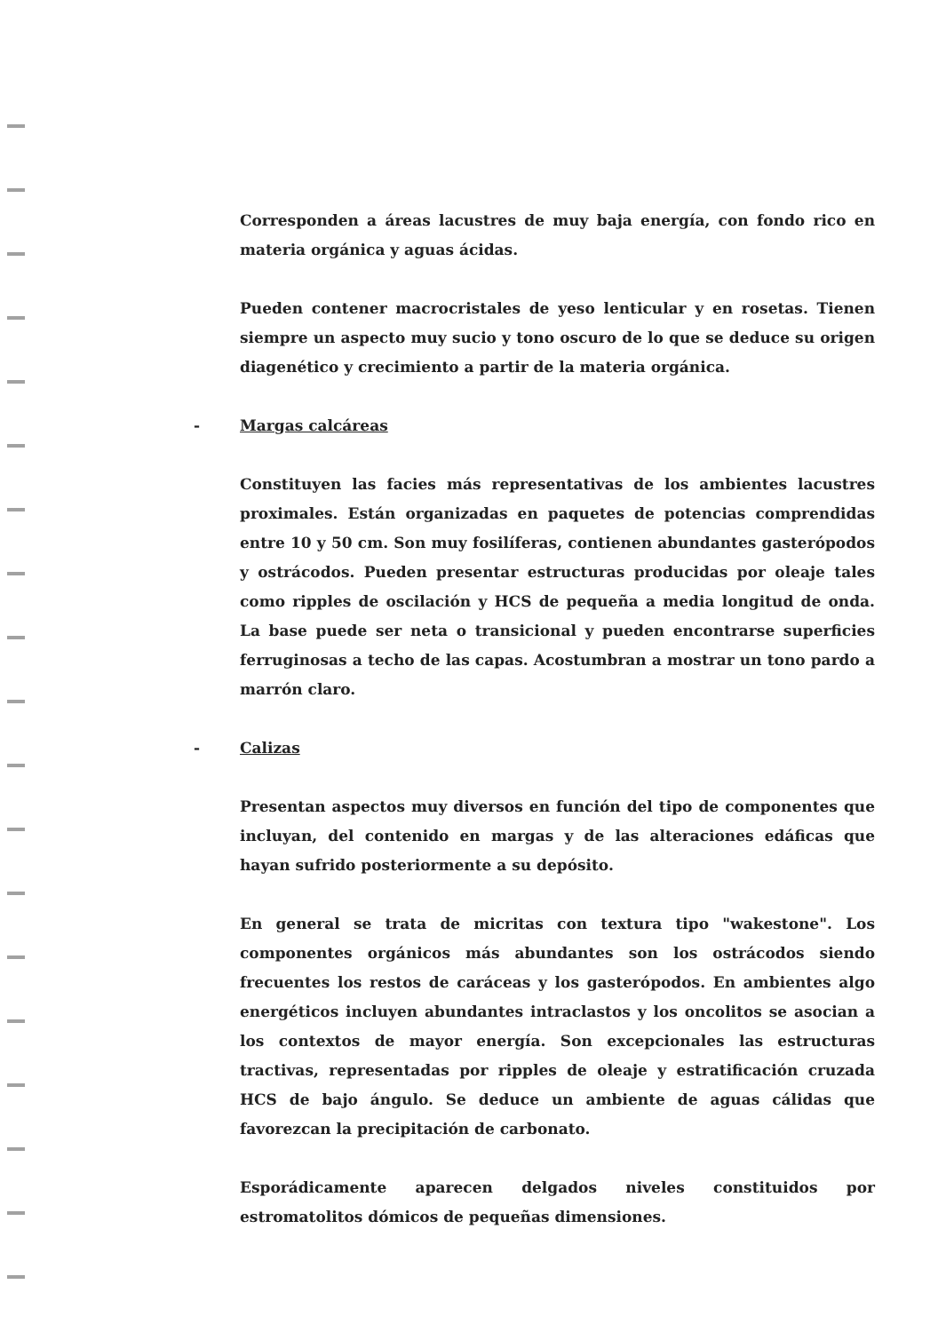Corresponden a áreas lacustres de muy baja energía, con fondo rico en materia orgánica y aguas ácidas.
Pueden contener macrocristales de yeso lenticular y en rosetas. Tienen siempre un aspecto muy sucio y tono oscuro de lo que se deduce su origen diagenético y crecimiento a partir de la materia orgánica.
- Margas calcáreas
Constituyen las facies más representativas de los ambientes lacustres proximales. Están organizadas en paquetes de potencias comprendidas entre 10 y 50 cm. Son muy fosilíferas, contienen abundantes gasterópodos y ostrácodos. Pueden presentar estructuras producidas por oleaje tales como ripples de oscilación y HCS de pequeña a media longitud de onda. La base puede ser neta o transicional y pueden encontrarse superficies ferruginosas a techo de las capas. Acostumbran a mostrar un tono pardo a marrón claro.
- Calizas
Presentan aspectos muy diversos en función del tipo de componentes que incluyan, del contenido en margas y de las alteraciones edáficas que hayan sufrido posteriormente a su depósito.
En general se trata de micritas con textura tipo "wakestone". Los componentes orgánicos más abundantes son los ostrácodos siendo frecuentes los restos de caráceas y los gasterópodos. En ambientes algo energéticos incluyen abundantes intraclastos y los oncolitos se asocian a los contextos de mayor energía. Son excepcionales las estructuras tractivas, representadas por ripples de oleaje y estratificación cruzada HCS de bajo ángulo. Se deduce un ambiente de aguas cálidas que favorezcan la precipitación de carbonato.
Esporádicamente aparecen delgados niveles constituidos por estromatolitos dómicos de pequeñas dimensiones.